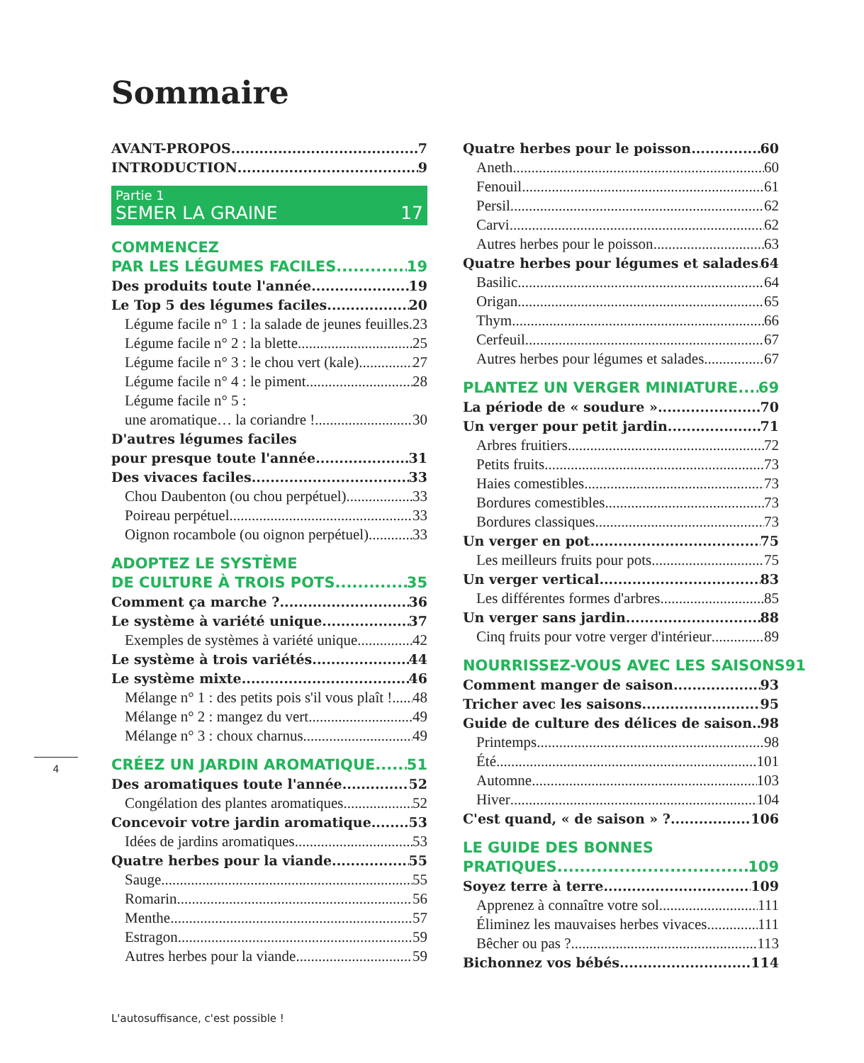Sommaire
AVANT-PROPOS 7
INTRODUCTION 9
Partie 1
SEMER LA GRAINE 17
COMMENCEZ
PAR LES LÉGUMES FACILES 19
Des produits toute l'année 19
Le Top 5 des légumes faciles 20
Légume facile n° 1 : la salade de jeunes feuilles 23
Légume facile n° 2 : la blette 25
Légume facile n° 3 : le chou vert (kale) 27
Légume facile n° 4 : le piment 28
Légume facile n° 5 :
une aromatique… la coriandre ! 30
D'autres légumes faciles
pour presque toute l'année 31
Des vivaces faciles 33
Chou Daubenton (ou chou perpétuel) 33
Poireau perpétuel 33
Oignon rocambole (ou oignon perpétuel) 33
ADOPTEZ LE SYSTÈME
DE CULTURE À TROIS POTS 35
Comment ça marche ? 36
Le système à variété unique 37
Exemples de systèmes à variété unique 42
Le système à trois variétés 44
Le système mixte 46
Mélange n° 1 : des petits pois s'il vous plaît ! 48
Mélange n° 2 : mangez du vert 49
Mélange n° 3 : choux charnus 49
CRÉEZ UN JARDIN AROMATIQUE 51
Des aromatiques toute l'année 52
Congélation des plantes aromatiques 52
Concevoir votre jardin aromatique 53
Idées de jardins aromatiques 53
Quatre herbes pour la viande 55
Sauge 55
Romarin 56
Menthe 57
Estragon 59
Autres herbes pour la viande 59
Quatre herbes pour le poisson 60
Aneth 60
Fenouil 61
Persil 62
Carvi 62
Autres herbes pour le poisson 63
Quatre herbes pour légumes et salades 64
Basilic 64
Origan 65
Thym 66
Cerfeuil 67
Autres herbes pour légumes et salades 67
PLANTEZ UN VERGER MINIATURE 69
La période de « soudure » 70
Un verger pour petit jardin 71
Arbres fruitiers 72
Petits fruits 73
Haies comestibles 73
Bordures comestibles 73
Bordures classiques 73
Un verger en pot 75
Les meilleurs fruits pour pots 75
Un verger vertical 83
Les différentes formes d'arbres 85
Un verger sans jardin 88
Cinq fruits pour votre verger d'intérieur 89
NOURRISSEZ-VOUS AVEC LES SAISONS 91
Comment manger de saison 93
Tricher avec les saisons 95
Guide de culture des délices de saison 98
Printemps 98
Été 101
Automne 103
Hiver 104
C'est quand, « de saison » ? 106
LE GUIDE DES BONNES
PRATIQUES 109
Soyez terre à terre 109
Apprenez à connaître votre sol 111
Éliminez les mauvaises herbes vivaces 111
Bêcher ou pas ? 113
Bichonnez vos bébés 114
4
L'autosuffisance, c'est possible !